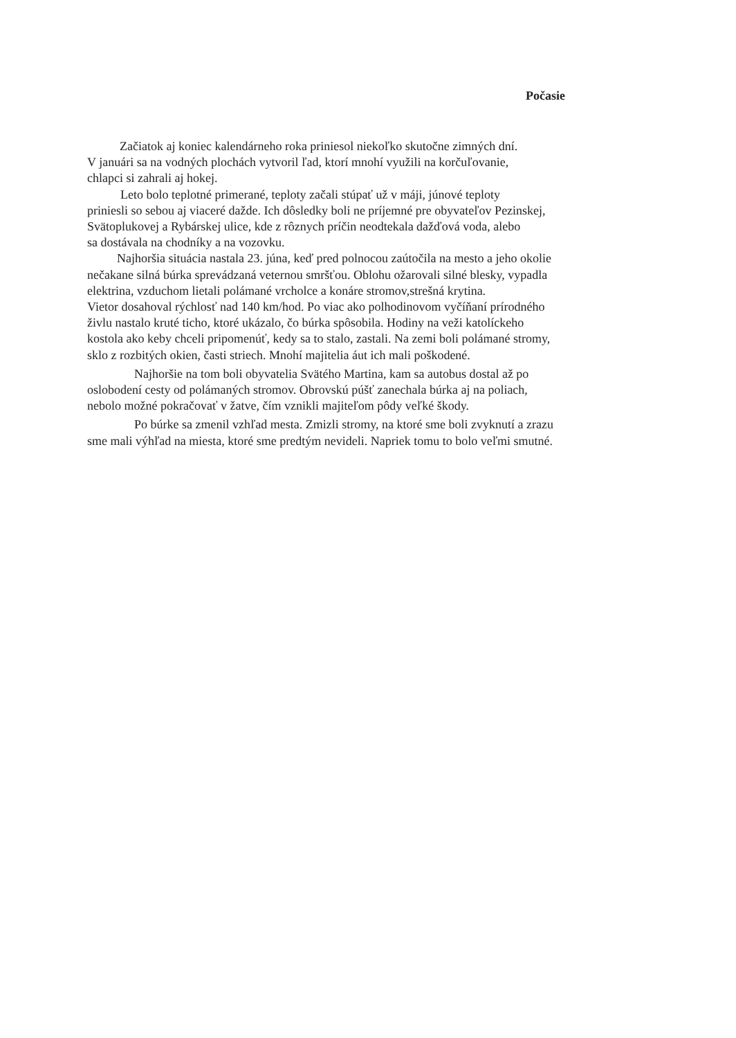Počasie
Začiatok aj koniec kalendárneho roka priniesol niekoľko skutočne zimných dní.
V januári sa na vodných plochách vytvoril ľad, ktorí mnohí využili na korčuľovanie,
chlapci si zahrali aj hokej.
Leto bolo teplotné primerané, teploty začali stúpať už v máji, júnové teploty
priniesli so sebou aj viaceré dažde. Ich dôsledky boli ne príjemné pre obyvateľov Pezinskej,
Svätoplukovej a Rybárskej ulice, kde z rôznych príčin neodtekala dažďová voda, alebo
sa dostávala na chodníky a na vozovku.
Najhoršia situácia nastala 23. júna, keď pred polnocou zaútočila na mesto a jeho okolie
nečakane silná búrka sprevádzaná veternou smršťou. Oblohu ožarovali silné blesky, vypadla
elektrina, vzduchom lietali polámané vrcholce a konáre stromov,strešná krytina.
Vietor dosahoval rýchlosť nad 140 km/hod. Po viac ako polhodinovom vyčíňaní prírodného
živlu nastalo kruté ticho, ktoré ukázalo, čo búrka spôsobila. Hodiny na veži katolíckeho
kostola ako keby chceli pripomenúť, kedy sa to stalo, zastali. Na zemi boli polámané stromy,
sklo z rozbitých okien, časti striech. Mnohí majitelia áut ich mali poškodené.
Najhoršie na tom boli obyvatelia Svätého Martina, kam sa autobus dostal až po
oslobodení cesty od polámaných stromov. Obrovskú púšť zanechala búrka aj na poliach,
nebolo možné pokračovať v žatve, čím vznikli majiteľom pôdy veľké škody.
Po búrke sa zmenil vzhľad mesta. Zmizli stromy, na ktoré sme boli zvyknutí a zrazu
sme mali výhľad na miesta, ktoré sme predtým nevideli. Napriek tomu to bolo veľmi smutné.